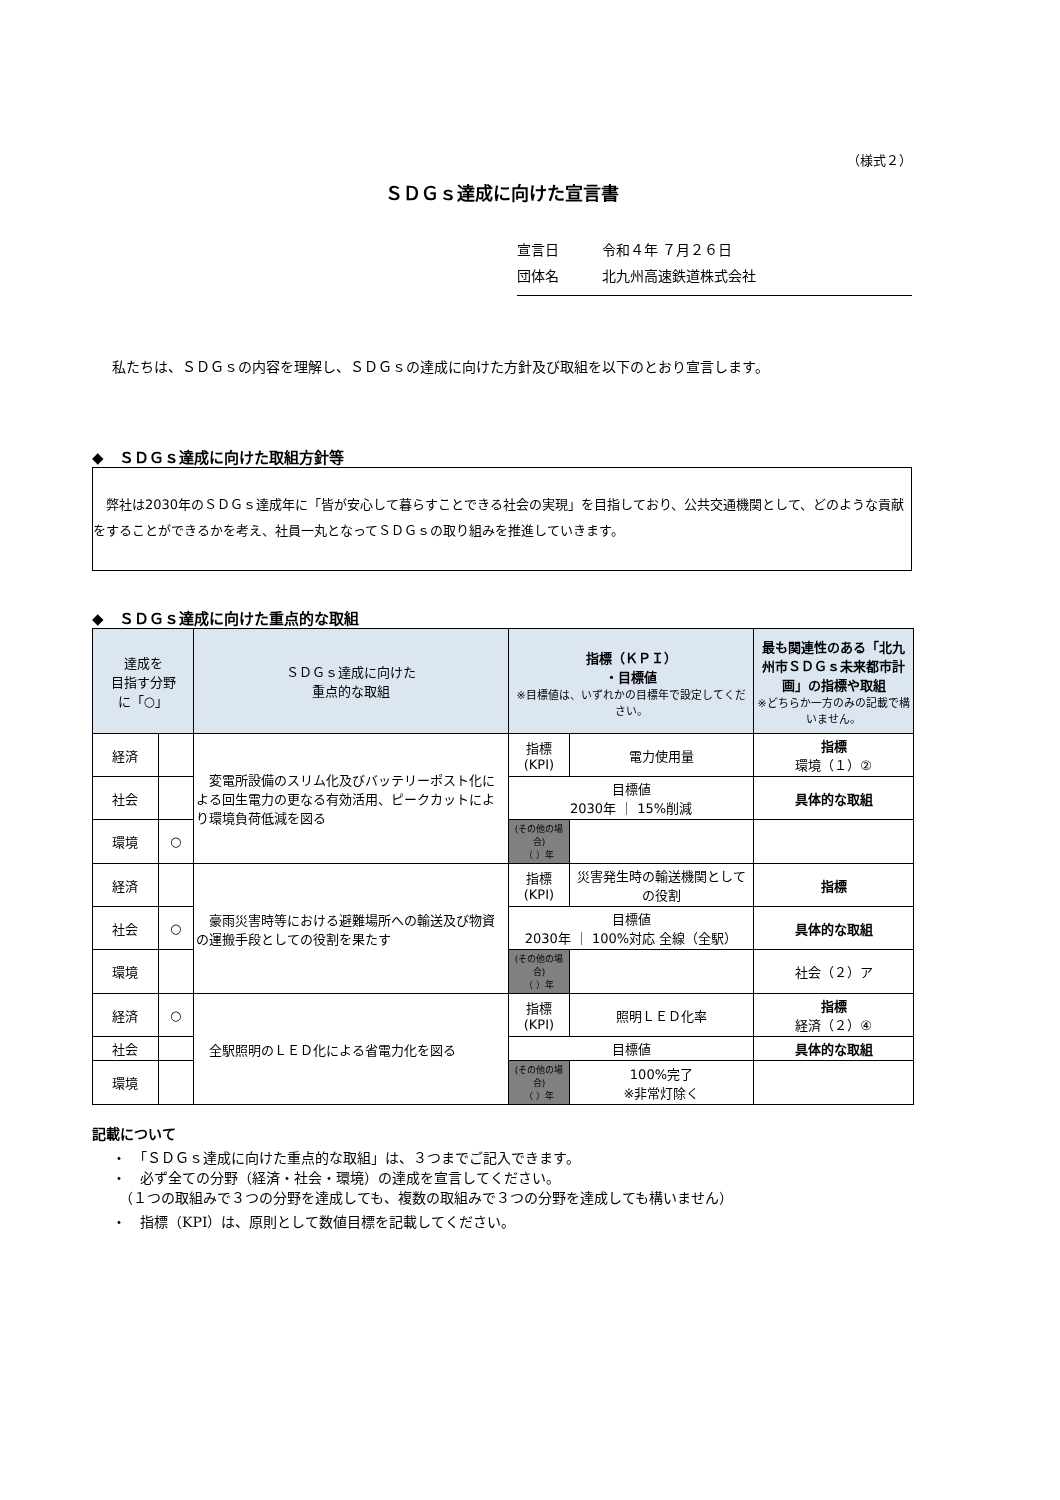（様式２）
ＳＤＧｓ達成に向けた宣言書
宣言日 令和４年 ７月２６日
団体名 北九州高速鉄道株式会社
私たちは、ＳＤＧｓの内容を理解し、ＳＤＧｓの達成に向けた方針及び取組を以下のとおり宣言します。
◆　ＳＤＧｓ達成に向けた取組方針等
　弊社は2030年のＳＤＧｓ達成年に「皆が安心して暮らすことできる社会の実現」を目指しており、公共交通機関として、どのような貢献をすることができるかを考え、社員一丸となってＳＤＧｓの取り組みを推進していきます。
◆　ＳＤＧｓ達成に向けた重点的な取組
| 達成を 目指す分野 に「○」 | | ＳＤＧｓ達成に向けた 重点的な取組 | 指標（ＫＰＩ） ・目標値 ※目標値は、いずれかの目標年で設定してください。 | | 最も関連性のある「北九州市ＳＤＧｓ未来都市計画」の指標や取組 ※どちらか一方のみの記載で構いません。 |
| --- | --- | --- | --- | --- | --- |
| 経済 | | 変電所設備のスリム化及びバッテリーポスト化による回生電力の更なる有効活用、ピークカットにより環境負荷低減を図る | 指標 (KPI) | 電力使用量 | 指標 環境（１）② |
| 社会 | | | 目標値 2030年 ｜ 15%削減 | | 具体的な取組 |
| 環境 | ○ | | (その他の場合) （ ）年 | | |
| 経済 | | 豪雨災害時等における避難場所への輸送及び物資の運搬手段としての役割を果たす | 指標 (KPI) | 災害発生時の輸送機関としての役割 | 指標 |
| 社会 | ○ | | 目標値 2030年 ｜ 100%対応 全線（全駅） | | 具体的な取組 |
| 環境 | | | (その他の場合) （ ）年 | | 社会（２）ア |
| 経済 | ○ | 全駅照明のＬＥＤ化による省電力化を図る | 指標 (KPI) | 照明ＬＥＤ化率 | 指標 経済（２）④ |
| 社会 | | | 目標値 | | 具体的な取組 |
| 環境 | | | (その他の場合) （ ）年 | 100%完了 ※非常灯除く | |
記載について
・　「ＳＤＧｓ達成に向けた重点的な取組」は、３つまでご記入できます。
・　必ず全ての分野（経済・社会・環境）の達成を宣言してください。
　（１つの取組みで３つの分野を達成しても、複数の取組みで３つの分野を達成しても構いません）
・　指標（KPI）は、原則として数値目標を記載してください。